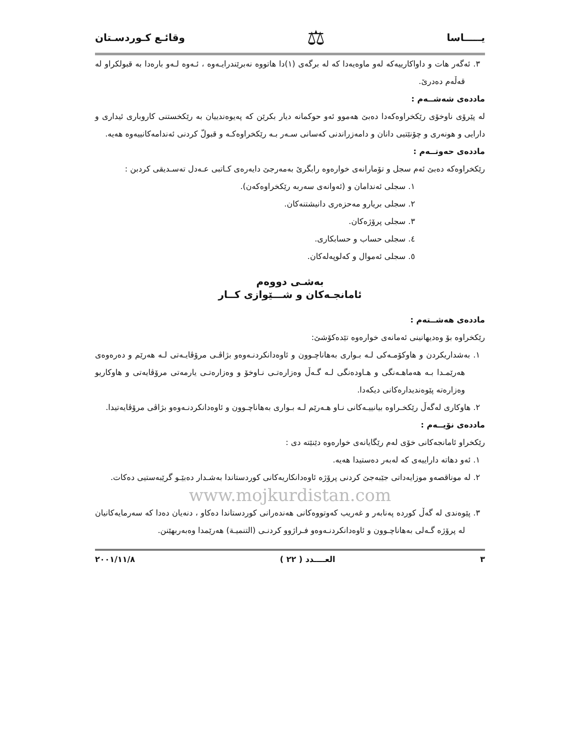يـــــاسا ⚖ وقائـع كـوردسـتان
٣. ئەگەر هات و داواكارييەكە لەو ماوەيەدا كە لە برگەی (١)دا هاتووە نەبرێندرایـەوە ، ئـەوە لـەو بارەدا بە قبولكراو لە قەڵەم دەدرێ.
ماددەی شەشــەم :
لە پێرۆی ناوخۆی رێكخراوەكەدا دەبێ هەموو ئەو حوكمانە دیار بكرێن كە پەیوەندییان بە رێكخستنی كاروباری ئیداری و دارایی و هونەری و چۆنێتیی دانان و دامەزراندنی كەسانی سـەر بـە رێكخراوەكـە و قبولّ كردنی ئەندامەكانییەوە هەیە.
ماددەی حەوتــەم :
رێكخراوەكە دەبێ ئەم سجل و تۆمارانەی خوارەوە رابگرێ بەمەرجێ دایەرەی كـاتبی عـەدل تەسـدیقی كردبن :
١. سجلی ئەندامان و (ئەوانەی سەربە رێكخراوەكەن).
٢. سجلی بریارو مەحزەری دانیشتنەكان.
٣. سجلی پرۆژەكان.
٤. سجلی حساب و حسابكاری.
٥. سجلی ئەموال و كەلوپەلەكان.
بەشـی دووەم
ئامانجـەكان و شـــێوازی كــار
ماددەی هەشــتەم :
رێكخراوە بۆ وەدیهانینی ئەمانەی خوارەوە تێدەكۆشێ:
١. بەشداریكردن و هاوكۆمـەكی لـە بـواری بەهاناچـوون و ئاوەدانكردنـەوەو بژاڤـی مرۆڤایـەتی لـە هەرێم و دەرەوەی هەرێمـدا بـە هەماهـەنگی و هـاودەنگی لـە گـەڵ وەزارەتـی نـاوخۆ و وەزارەتـی یارمەتی مرۆڤایەتی و هاوكاریو وەزارەتە پێوەندیدارەكانی دیكەدا.
٢. هاوكاری لەگەڵ رێكخـراوە بیانییـەكانی نـاو هـەرێم لـە بـواری بەهاناچـوون و ئاوەدانكردنـەوەو بژاڤی مرۆڤایەتیدا.
ماددەی نۆیــەم :
رێكخراو ئامانجەكانی خۆی لەم رێگایانەی خوارەوە دێنێتە دی :
١. ئەو دهاتە داراییەی كە لەبەر دەستیدا هەیە.
٢. لە موناقصەو موزایەداتی جێبەجێ كردنی پرۆژە ئاوەدانكاریەكانی كوردستاندا بەشـدار دەبێـو گرێبەستیی دەكات.
www.mojkurdistan.com
٣. پێوەندی لە گەڵ كوردە پەنابەر و غەریب كەوتووەكانی هەندەرانی كوردستاندا دەكاو ، دنەیان دەدا كە سەرمایەكانیان لە پرۆژە گـەلی بەهاناچـوون و ئاوەدانكردنـەوەو فـراژوو كردنـی (التنمیـة) هەرێمدا وەبەربهێنن.
٣ العــــدد ( ٢٢ ) ٢٠٠١/١١/٨